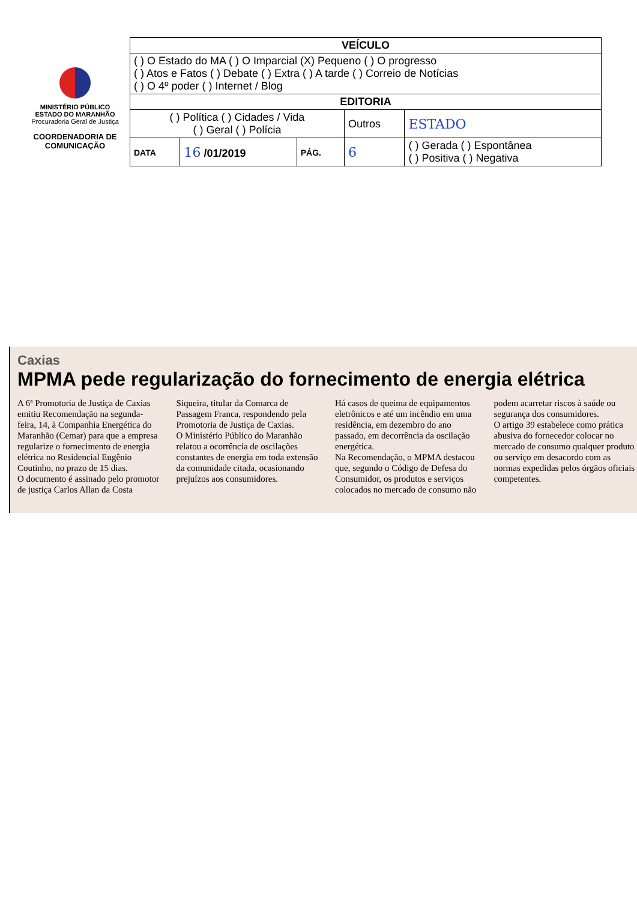MINISTÉRIO PÚBLICO
ESTADO DO MARANHÃO
Procuradoria Geral de Justiça
COORDENADORIA DE COMUNICAÇÃO
| VEÍCULO | | | | |
| ( ) O Estado do MA ( ) O Imparcial (X) Pequeno ( ) O progresso ( ) Atos e Fatos ( ) Debate ( ) Extra ( ) A tarde ( ) Correio de Notícias ( ) O 4º poder ( ) Internet / Blog | | | | |
| EDITORIA | | | | |
| ( ) Política ( ) Cidades / Vida ( ) Geral ( ) Polícia | | | Outros | ESTADO |
| DATA | 16 /01/2019 | PÁG. | 6 | ( ) Gerada ( ) Espontânea ( ) Positiva ( ) Negativa |
Caxias
MPMA pede regularização do fornecimento de energia elétrica
A 6ª Promotoria de Justiça de Caxias emitiu Recomendação na segunda-feira, 14, à Companhia Energética do Maranhão (Cemar) para que a empresa regularize o fornecimento de energia elétrica no Residencial Eugênio Coutinho, no prazo de 15 dias.
O documento é assinado pelo promotor de justiça Carlos Allan da Costa Siqueira, titular da Comarca de Passagem Franca, respondendo pela Promotoria de Justiça de Caxias.
O Ministério Público do Maranhão relatou a ocorrência de oscilações constantes de energia em toda extensão da comunidade citada, ocasionando prejuízos aos consumidores.
Há casos de queima de equipamentos eletrônicos e até um incêndio em uma residência, em dezembro do ano passado, em decorrência da oscilação energética.
Na Recomendação, o MPMA destacou que, segundo o Código de Defesa do Consumidor, os produtos e serviços colocados no mercado de consumo não podem acarretar riscos à saúde ou segurança dos consumidores.
O artigo 39 estabelece como prática abusiva do fornecedor colocar no mercado de consumo qualquer produto ou serviço em desacordo com as normas expedidas pelos órgãos oficiais competentes.